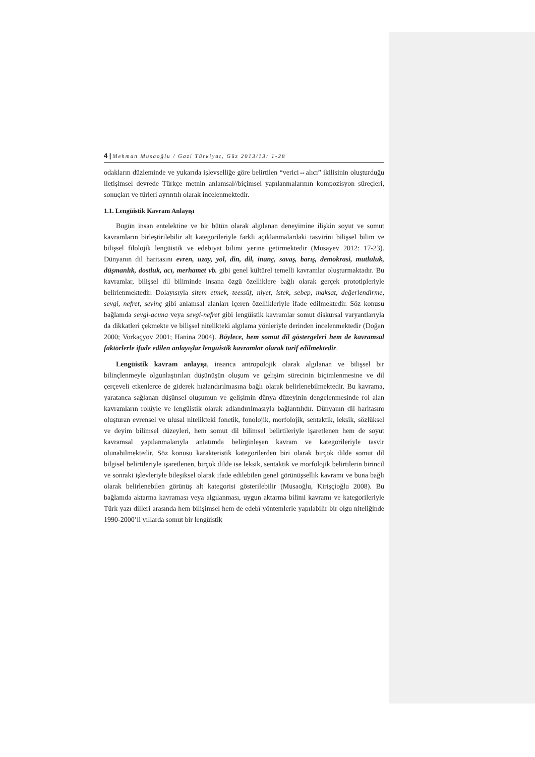4 | Mehman Musaoğlu / Gazi Türkiyat, Güz 2013/13: 1-28
odakların düzleminde ve yukarıda işlevselliğe göre belirtilen “verici⇔alıcı” ikilisinin oluşturduğu iletişimsel devrede Türkçe metnin anlamsal//biçimsel yapılanmalarının kompozisyon süreçleri, sonuçları ve türleri ayrıntılı olarak incelenmektedir.
1.1. Lengüistik Kavram Anlayışı
Bugün insan entelektine ve bir bütün olarak algılanan deneyimine ilişkin soyut ve somut kavramların birleştirilebilir alt kategorileriyle farklı açıklanmalardaki tasvirini bilişsel bilim ve bilişsel filolojik lengüistik ve edebiyat bilimi yerine getirmektedir (Musayev 2012: 17-23). Dünyanın dil haritasını evren, uzay, yol, din, dil, inanç, savaş, barış, demokrasi, mutluluk, düşmanlık, dostluk, acı, merhamet vb. gibi genel kültürel temelli kavramlar oluşturmaktadır. Bu kavramlar, bilişsel dil biliminde insana özgü özelliklere bağlı olarak gerçek prototipleriyle belirlenmektedir. Dolayısıyla sitem etmek, teessüf, niyet, istek, sebep, maksat, değerlendirme, sevgi, nefret, sevinç gibi anlamsal alanları içeren özellikleriyle ifade edilmektedir. Söz konusu bağlamda sevgi-acıma veya sevgi-nefret gibi lengüistik kavramlar somut diskursal varyantlarıyla da dikkatleri çekmekte ve bilişsel nitelikteki algılama yönleriyle derinden incelenmektedir (Doğan 2000; Vorkaçyov 2001; Hanina 2004). Böylece, hem somut dil göstergeleri hem de kavramsal faktörlerle ifade edilen anlayışlar lengüistik kavramlar olarak tarif edilmektedir.
Lengüistik kavram anlayışı, insanca antropolojik olarak algılanan ve bilişsel bir bilinçlenmeyle olgunlaştırılan düşünüşün oluşum ve gelişim sürecinin biçimlenmesine ve dil çerçeveli etkenlerce de giderek hızlandırılmasına bağlı olarak belirlenebilmektedir. Bu kavrama, yaratanca sağlanan düşünsel oluşumun ve gelişimin dünya düzeyinin dengelenmesinde rol alan kavramların rolüyle ve lengüistik olarak adlandırılmasıyla bağlantılıdır. Dünyanın dil haritasını oluşturan evrensel ve ulusal nitelikteki fonetik, fonolojik, morfolojik, sentaktik, leksik, sözlüksel ve deyim bilimsel düzeyleri, hem somut dil bilimsel belirtileriyle işaretlenen hem de soyut kavramsal yapılanmalarıyla anlatımda belirginleşen kavram ve kategorileriyle tasvir olunabilmektedir. Söz konusu karakteristik kategorilerden biri olarak birçok dilde somut dil bilgisel belirtileriyle işaretlenen, birçok dilde ise leksik, sentaktik ve morfolojik belirtilerin birincil ve sonraki işlevleriyle bileşiksel olarak ifade edilebilen genel görünüşsellik kavramı ve buna bağlı olarak belirlenebilen görünüş alt kategorisi gösterilebilir (Musaoğlu, Kirişçioğlu 2008). Bu bağlamda aktarma kavraması veya algılanması, uygun aktarma bilimi kavramı ve kategorileriyle Türk yazı dilleri arasında hem bilişimsel hem de edebî yöntemlerle yapılabilir bir olgu niteliğinde 1990-2000’li yıllarda somut bir lengüistik